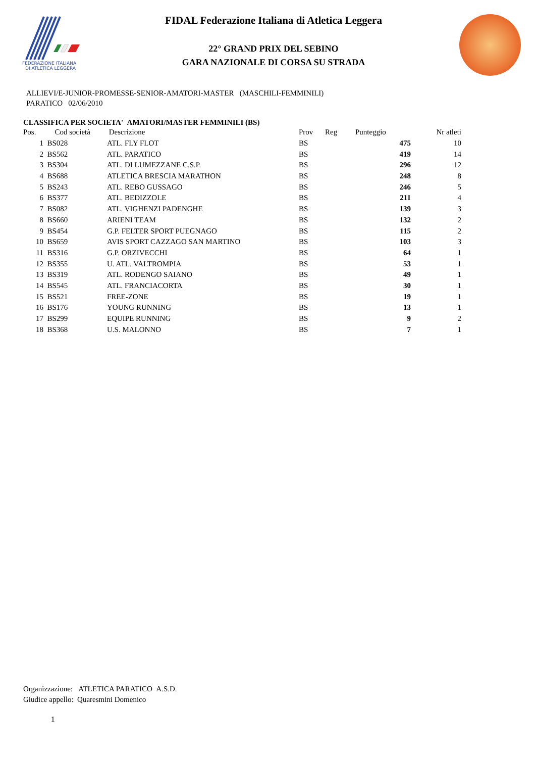FEDERAZIONE ITALIANA
DI ATLETICA LEGGERA
FIDAL Federazione Italiana di Atletica Leggera
22° GRAND PRIX DEL SEBINO
GARA NAZIONALE DI CORSA SU STRADA
ALLIEVI/E-JUNIOR-PROMESSE-SENIOR-AMATORI-MASTER (MASCHILI-FEMMINILI)
PARATICO 02/06/2010
CLASSIFICA PER SOCIETA' AMATORI/MASTER FEMMINILI (BS)
| Pos. | Cod società | Descrizione | Prov | Reg | Punteggio | Nr atleti |
| --- | --- | --- | --- | --- | --- | --- |
| 1 | BS028 | ATL. FLY FLOT | BS | | 475 | 10 |
| 2 | BS562 | ATL. PARATICO | BS | | 419 | 14 |
| 3 | BS304 | ATL. DI LUMEZZANE C.S.P. | BS | | 296 | 12 |
| 4 | BS688 | ATLETICA BRESCIA MARATHON | BS | | 248 | 8 |
| 5 | BS243 | ATL. REBO GUSSAGO | BS | | 246 | 5 |
| 6 | BS377 | ATL. BEDIZZOLE | BS | | 211 | 4 |
| 7 | BS082 | ATL. VIGHENZI PADENGHE | BS | | 139 | 3 |
| 8 | BS660 | ARIENI TEAM | BS | | 132 | 2 |
| 9 | BS454 | G.P. FELTER SPORT PUEGNAGO | BS | | 115 | 2 |
| 10 | BS659 | AVIS SPORT CAZZAGO SAN MARTINO | BS | | 103 | 3 |
| 11 | BS316 | G.P. ORZIVECCHI | BS | | 64 | 1 |
| 12 | BS355 | U. ATL. VALTROMPIA | BS | | 53 | 1 |
| 13 | BS319 | ATL. RODENGO SAIANO | BS | | 49 | 1 |
| 14 | BS545 | ATL. FRANCIACORTA | BS | | 30 | 1 |
| 15 | BS521 | FREE-ZONE | BS | | 19 | 1 |
| 16 | BS176 | YOUNG RUNNING | BS | | 13 | 1 |
| 17 | BS299 | EQUIPE RUNNING | BS | | 9 | 2 |
| 18 | BS368 | U.S. MALONNO | BS | | 7 | 1 |
Organizzazione: ATLETICA PARATICO A.S.D.
Giudice appello: Quaresmini Domenico
1